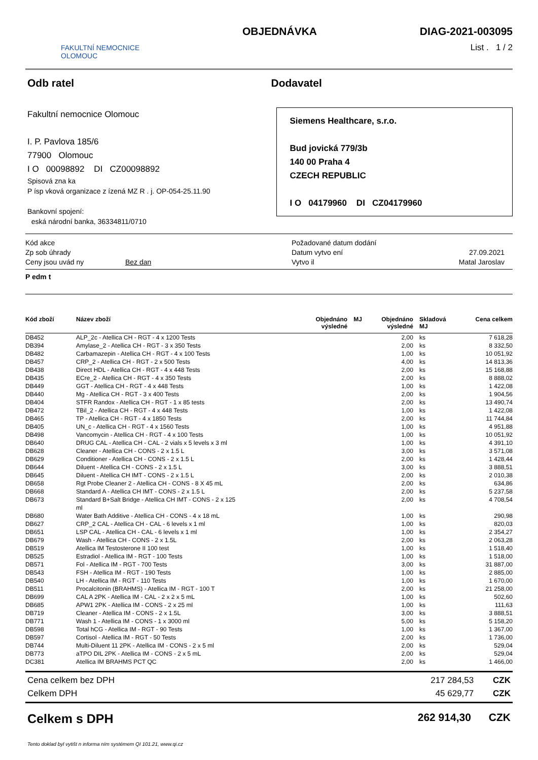FAKULTNÍ NEMOCNICE
OLOMOUC
OBJEDNÁVKA DIAG-2021-003095
List . 1 / 2
Odb ratel
Fakultní nemocnice Olomouc
I. P. Pavlova 185/6
77900 Olomouc
I O 00098892 DI CZ00098892
Spisová zna ka
P ísp vková organizace z ízená MZ R . j. OP-054-25.11.90
Bankovní spojení:
eská národní banka, 36334811/0710
Dodavatel
Siemens Healthcare, s.r.o.
Bud jovická 779/3b
140 00 Praha 4
CZECH REPUBLIC
I O 04179960 DI CZ04179960
Kód akce
Zp sob úhrady
Ceny jsou uvád ny Bez dan
Požadované datum dodání
Datum vytvo ení
Vytvo il
27.09.2021
Matal Jaroslav
P edm t
| Kód zboží | Název zboží | Objednáno výsledné | MJ | Objednáno výsledné | Skladová MJ | Cena celkem |
| --- | --- | --- | --- | --- | --- | --- |
| DB452 | ALP_2c - Atellica CH - RGT - 4 x 1200 Tests | | | 2,00 | ks | 7 618,28 |
| DB394 | Amylase_2 - Atellica CH - RGT - 3 x 350 Tests | | | 2,00 | ks | 8 332,50 |
| DB482 | Carbamazepin - Atellica CH - RGT - 4 x 100 Tests | | | 1,00 | ks | 10 051,92 |
| DB457 | CRP_2 - Atellica CH - RGT - 2 x 500 Tests | | | 4,00 | ks | 14 813,36 |
| DB438 | Direct HDL - Atellica CH - RGT - 4 x 448 Tests | | | 2,00 | ks | 15 168,88 |
| DB435 | ECre_2 - Atellica CH - RGT - 4 x 350 Tests | | | 2,00 | ks | 8 888,02 |
| DB449 | GGT - Atellica CH - RGT - 4 x 448 Tests | | | 1,00 | ks | 1 422,08 |
| DB440 | Mg - Atellica CH - RGT - 3 x 400 Tests | | | 2,00 | ks | 1 904,56 |
| DB404 | STFR Randox - Atellica CH - RGT - 1 x 85 tests | | | 2,00 | ks | 13 490,74 |
| DB472 | TBil_2 - Atellica CH - RGT - 4 x 448 Tests | | | 1,00 | ks | 1 422,08 |
| DB465 | TP - Atellica CH - RGT - 4 x 1850 Tests | | | 2,00 | ks | 11 744,84 |
| DB405 | UN_c - Atellica CH - RGT - 4 x 1560 Tests | | | 1,00 | ks | 4 951,88 |
| DB498 | Vancomycin - Atellica CH - RGT - 4 x 100 Tests | | | 1,00 | ks | 10 051,92 |
| DB640 | DRUG CAL - Atellica CH - CAL - 2 vials x 5 levels x 3 ml | | | 1,00 | ks | 4 391,10 |
| DB628 | Cleaner - Atellica CH - CONS - 2 x 1.5 L | | | 3,00 | ks | 3 571,08 |
| DB629 | Conditioner - Atellica CH - CONS - 2 x 1.5 L | | | 2,00 | ks | 1 428,44 |
| DB644 | Diluent - Atellica CH - CONS - 2 x 1.5 L | | | 3,00 | ks | 3 888,51 |
| DB645 | Diluent - Atellica CH IMT - CONS - 2 x 1.5 L | | | 2,00 | ks | 2 010,38 |
| DB658 | Rgt Probe Cleaner 2 - Atellica CH - CONS - 8 X 45 mL | | | 2,00 | ks | 634,86 |
| DB668 | Standard A - Atellica CH IMT - CONS - 2 x 1.5 L | | | 2,00 | ks | 5 237,58 |
| DB673 | Standard B+Salt Bridge - Atellica CH IMT - CONS - 2 x 125 ml | | | 2,00 | ks | 4 708,54 |
| DB680 | Water Bath Additive - Atellica CH - CONS - 4 x 18 mL | | | 1,00 | ks | 290,98 |
| DB627 | CRP_2 CAL - Atellica CH - CAL - 6 levels x 1 ml | | | 1,00 | ks | 820,03 |
| DB651 | LSP CAL - Atellica CH - CAL - 6 levels x 1 ml | | | 1,00 | ks | 2 354,27 |
| DB679 | Wash - Atellica CH - CONS - 2 x 1.5L | | | 2,00 | ks | 2 063,28 |
| DB519 | Atellica IM Testosterone II 100 test | | | 1,00 | ks | 1 518,40 |
| DB525 | Estradiol - Atellica IM - RGT - 100 Tests | | | 1,00 | ks | 1 518,00 |
| DB571 | Fol - Atellica IM - RGT - 700 Tests | | | 3,00 | ks | 31 887,00 |
| DB543 | FSH - Atellica IM - RGT - 190 Tests | | | 1,00 | ks | 2 885,00 |
| DB540 | LH - Atellica IM - RGT - 110 Tests | | | 1,00 | ks | 1 670,00 |
| DB511 | Procalcitonin (BRAHMS) - Atellica IM - RGT - 100 T | | | 2,00 | ks | 21 258,00 |
| DB699 | CAL A 2PK - Atellica IM - CAL - 2 x 2 x 5 mL | | | 1,00 | ks | 502,60 |
| DB685 | APW1 2PK - Atellica IM - CONS - 2 x 25 ml | | | 1,00 | ks | 111,63 |
| DB719 | Cleaner - Atellica IM - CONS - 2 x 1.5L | | | 3,00 | ks | 3 888,51 |
| DB771 | Wash 1 - Atellica IM - CONS - 1 x 3000 ml | | | 5,00 | ks | 5 158,20 |
| DB598 | Total hCG - Atellica IM - RGT - 90 Tests | | | 1,00 | ks | 1 367,00 |
| DB597 | Cortisol - Atellica IM - RGT - 50 Tests | | | 2,00 | ks | 1 736,00 |
| DB744 | Multi-Diluent 11 2PK - Atellica IM - CONS - 2 x 5 ml | | | 2,00 | ks | 529,04 |
| DB773 | aTPO DIL 2PK - Atellica IM - CONS - 2 x 5 mL | | | 2,00 | ks | 529,04 |
| DC381 | Atellica IM BRAHMS PCT QC | | | 2,00 | ks | 1 466,00 |
Cena celkem bez DPH 217 284,53 CZK
Celkem DPH 45 629,77 CZK
Celkem s DPH 262 914,30 CZK
Tento doklad byl vytišt n informa ním systémem QI 101.21, www.qi.cz